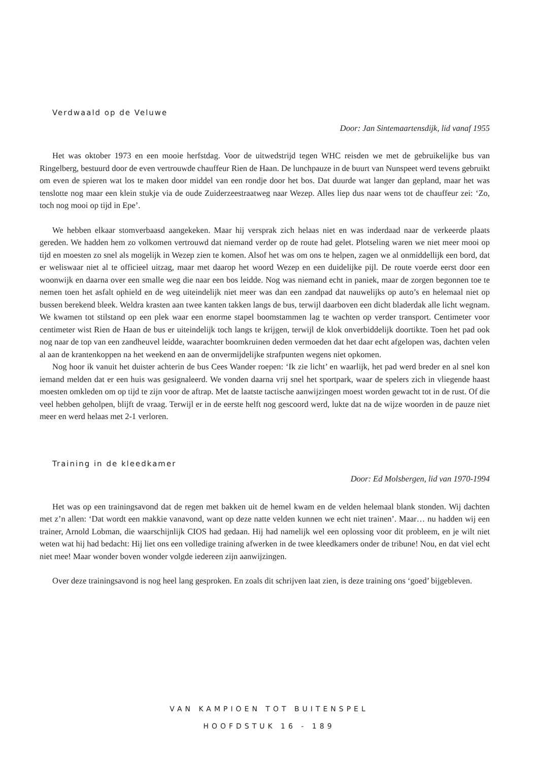Verdwaald op de Veluwe
Door: Jan Sintemaartensdijk, lid vanaf 1955
Het was oktober 1973 en een mooie herfstdag. Voor de uitwedstrijd tegen WHC reisden we met de gebruikelijke bus van Ringelberg, bestuurd door de even vertrouwde chauffeur Rien de Haan. De lunchpauze in de buurt van Nunspeet werd tevens gebruikt om even de spieren wat los te maken door middel van een rondje door het bos. Dat duurde wat langer dan gepland, maar het was tenslotte nog maar een klein stukje via de oude Zuiderzeestraatweg naar Wezep. Alles liep dus naar wens tot de chauffeur zei: ‘Zo, toch nog mooi op tijd in Epe’.
We hebben elkaar stomverbaasd aangekeken. Maar hij versprak zich helaas niet en was inderdaad naar de verkeerde plaats gereden. We hadden hem zo volkomen vertrouwd dat niemand verder op de route had gelet. Plotseling waren we niet meer mooi op tijd en moesten zo snel als mogelijk in Wezep zien te komen. Alsof het was om ons te helpen, zagen we al onmiddellijk een bord, dat er weliswaar niet al te officieel uitzag, maar met daarop het woord Wezep en een duidelijke pijl. De route voerde eerst door een woonwijk en daarna over een smalle weg die naar een bos leidde. Nog was niemand echt in paniek, maar de zorgen begonnen toe te nemen toen het asfalt ophield en de weg uiteindelijk niet meer was dan een zandpad dat nauwelijks op auto’s en helemaal niet op bussen berekend bleek. Weldra krasten aan twee kanten takken langs de bus, terwijl daarboven een dicht bladerdak alle licht wegnam. We kwamen tot stilstand op een plek waar een enorme stapel boomstammen lag te wachten op verder transport. Centimeter voor centimeter wist Rien de Haan de bus er uiteindelijk toch langs te krijgen, terwijl de klok onverbiddelijk doortikte. Toen het pad ook nog naar de top van een zandheuvel leidde, waarachter boomkruinen deden vermoeden dat het daar echt afgelopen was, dachten velen al aan de krantenkoppen na het weekend en aan de onvermijdelijke strafpunten wegens niet opkomen.
Nog hoor ik vanuit het duister achterin de bus Cees Wander roepen: ‘Ik zie licht’ en waarlijk, het pad werd breder en al snel kon iemand melden dat er een huis was gesignaleerd. We vonden daarna vrij snel het sportpark, waar de spelers zich in vliegende haast moesten omkleden om op tijd te zijn voor de aftrap. Met de laatste tactische aanwijzingen moest worden gewacht tot in de rust. Of die veel hebben geholpen, blijft de vraag. Terwijl er in de eerste helft nog gescoord werd, lukte dat na de wijze woorden in de pauze niet meer en werd helaas met 2-1 verloren.
Training in de kleedkamer
Door: Ed Molsbergen, lid van 1970-1994
Het was op een trainingsavond dat de regen met bakken uit de hemel kwam en de velden helemaal blank stonden. Wij dachten met z’n allen: ‘Dat wordt een makkie vanavond, want op deze natte velden kunnen we echt niet trainen’. Maar… nu hadden wij een trainer, Arnold Lobman, die waarschijnlijk CIOS had gedaan. Hij had namelijk wel een oplossing voor dit probleem, en je wilt niet weten wat hij had bedacht: Hij liet ons een volledige training afwerken in de twee kleedkamers onder de tribune! Nou, en dat viel echt niet mee! Maar wonder boven wonder volgde iedereen zijn aanwijzingen.
Over deze trainingsavond is nog heel lang gesproken. En zoals dit schrijven laat zien, is deze training ons ‘goed’ bijgebleven.
VAN KAMPIOEN TOT BUITENSPEL
HOOFDSTUK 16 - 189